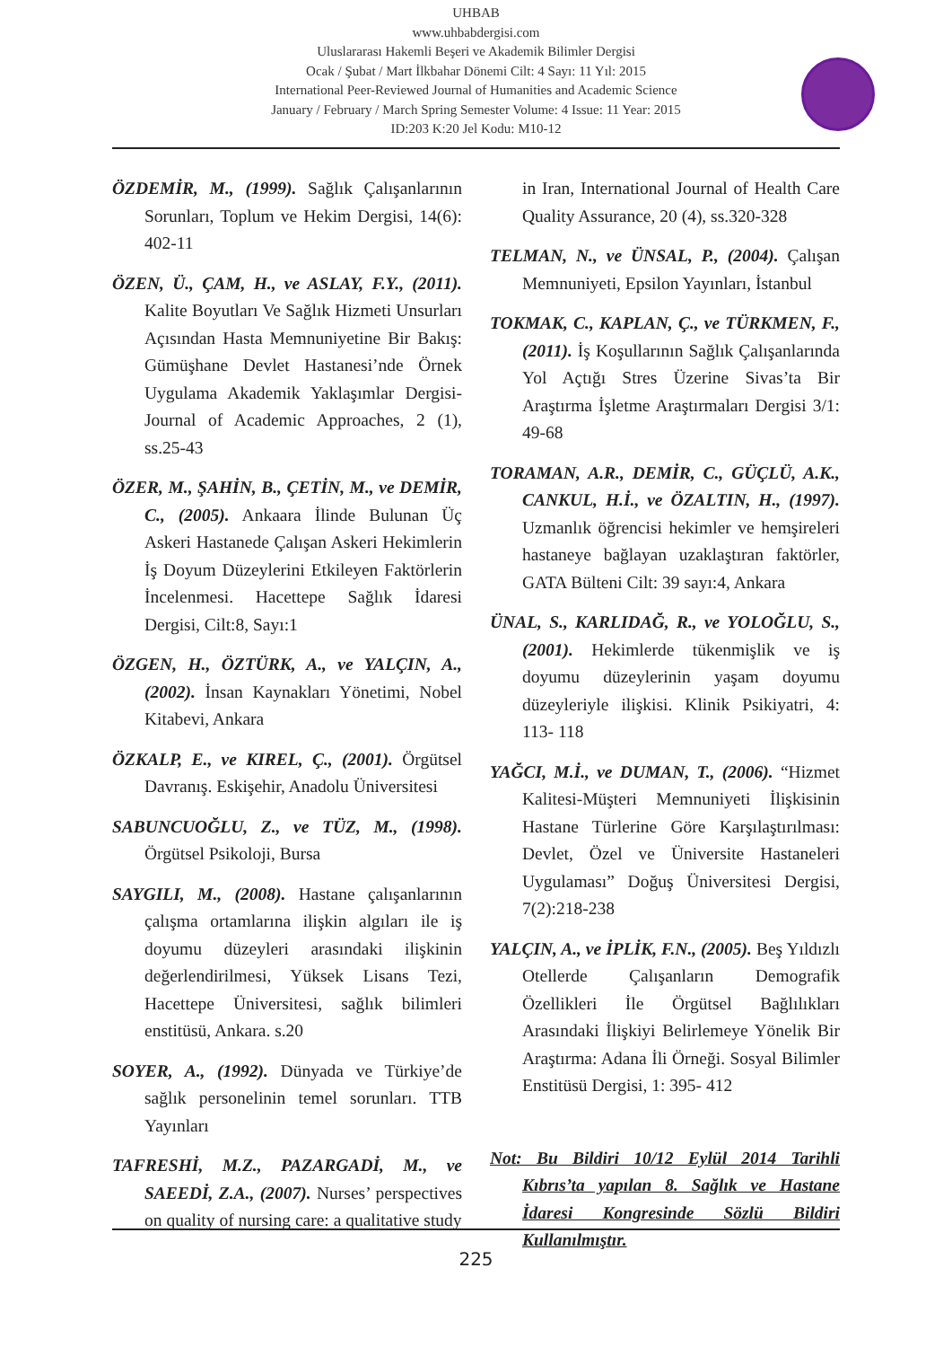UHBAB
www.uhbabdergisi.com
Uluslararası Hakemli Beşeri ve Akademik Bilimler Dergisi
Ocak / Şubat / Mart İlkbahar Dönemi Cilt: 4 Sayı: 11 Yıl: 2015
International Peer-Reviewed Journal of Humanities and Academic Science
January / February / March Spring Semester Volume: 4 Issue: 11 Year: 2015
ID:203 K:20 Jel Kodu: M10-12
ÖZDEMİR, M., (1999). Sağlık Çalışanlarının Sorunları, Toplum ve Hekim Dergisi, 14(6): 402-11
ÖZEN, Ü., ÇAM, H., ve ASLAY, F.Y., (2011). Kalite Boyutları Ve Sağlık Hizmeti Unsurları Açısından Hasta Memnuniyetine Bir Bakış: Gümüşhane Devlet Hastanesi’nde Örnek Uygulama Akademik Yaklaşımlar Dergisi-Journal of Academic Approaches, 2 (1), ss.25-43
ÖZER, M., ŞAHİN, B., ÇETİN, M., ve DEMİR, C., (2005). Ankaara İlinde Bulunan Üç Askeri Hastanede Çalışan Askeri Hekimlerin İş Doyum Düzeylerini Etkileyen Faktörlerin İncelenmesi. Hacettepe Sağlık İdaresi Dergisi, Cilt:8, Sayı:1
ÖZGEN, H., ÖZTÜRK, A., ve YALÇIN, A., (2002). İnsan Kaynakları Yönetimi, Nobel Kitabevi, Ankara
ÖZKALP, E., ve KIREL, Ç., (2001). Örgütsel Davranış. Eskişehir, Anadolu Üniversitesi
SABUNCUOĞLU, Z., ve TÜZ, M., (1998). Örgütsel Psikoloji, Bursa
SAYGILI, M., (2008). Hastane çalışanlarının çalışma ortamlarına ilişkin algıları ile iş doyumu düzeyleri arasındaki ilişkinin değerlendirilmesi, Yüksek Lisans Tezi, Hacettepe Üniversitesi, sağlık bilimleri enstitüsü, Ankara. s.20
SOYER, A., (1992). Dünyada ve Türkiye’de sağlık personelinin temel sorunları. TTB Yayınları
TAFRESHİ, M.Z., PAZARGADİ, M., ve SAEEDİ, Z.A., (2007). Nurses’ perspectives on quality of nursing care: a qualitative study
in Iran, International Journal of Health Care Quality Assurance, 20 (4), ss.320-328
TELMAN, N., ve ÜNSAL, P., (2004). Çalışan Memnuniyeti, Epsilon Yayınları, İstanbul
TOKMAK, C., KAPLAN, Ç., ve TÜRKMEN, F., (2011). İş Koşullarının Sağlık Çalışanlarında Yol Açtığı Stres Üzerine Sivas’ta Bir Araştırma İşletme Araştırmaları Dergisi 3/1: 49-68
TORAMAN, A.R., DEMİR, C., GÜÇLÜ, A.K., CANKUL, H.İ., ve ÖZALTIN, H., (1997). Uzmanlık öğrencisi hekimler ve hemşireleri hastaneye bağlayan uzaklaştıran faktörler, GATA Bülteni Cilt: 39 sayı:4, Ankara
ÜNAL, S., KARLIDAĞ, R., ve YOLOĞLU, S., (2001). Hekimlerde tükenmişlik ve iş doyumu düzeylerinin yaşam doyumu düzeyleriyle ilişkisi. Klinik Psikiyatri, 4: 113- 118
YAĞCI, M.İ., ve DUMAN, T., (2006). “Hizmet Kalitesi-Müşteri Memnuniyeti İlişkisinin Hastane Türlerine Göre Karşılaştırılması: Devlet, Özel ve Üniversite Hastaneleri Uygulaması” Doğuş Üniversitesi Dergisi, 7(2):218-238
YALÇIN, A., ve İPLİK, F.N., (2005). Beş Yıldızlı Otellerde Çalışanların Demografik Özellikleri İle Örgütsel Bağlılıkları Arasındaki İlişkiyi Belirlemeye Yönelik Bir Araştırma: Adana İli Örneği. Sosyal Bilimler Enstitüsü Dergisi, 1: 395- 412
Not: Bu Bildiri 10/12 Eylül 2014 Tarihli Kıbrıs’ta yapılan 8. Sağlık ve Hastane İdaresi Kongresinde Sözlü Bildiri Kullanılmıştır.
225